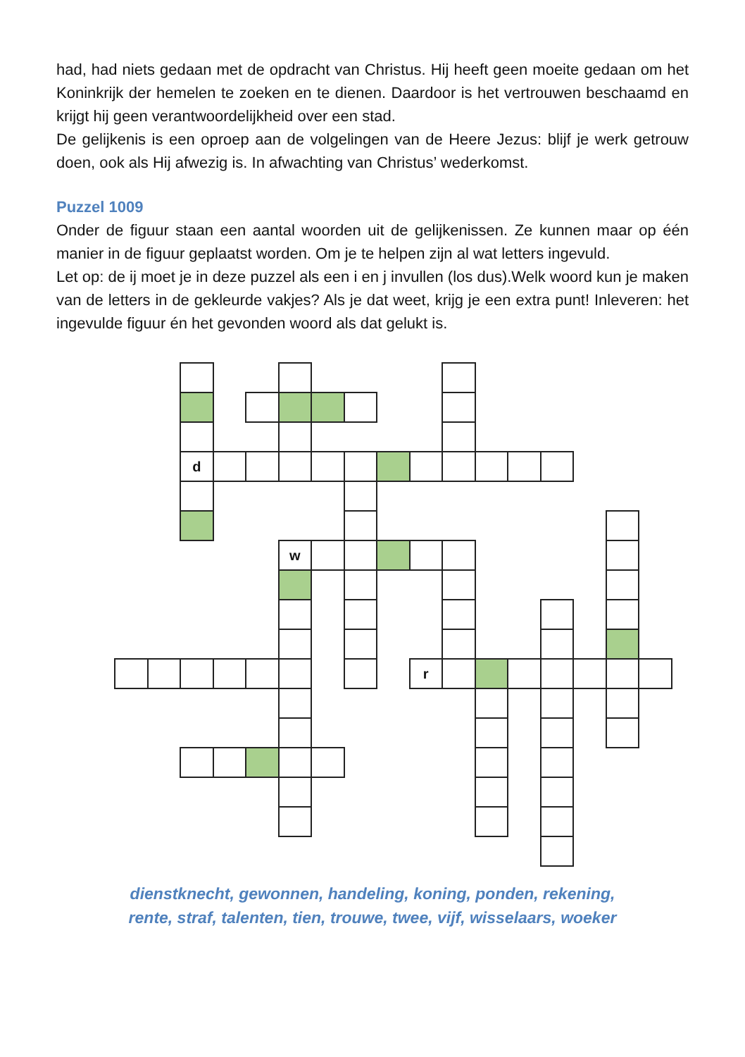had, had niets gedaan met de opdracht van Christus. Hij heeft geen moeite gedaan om het Koninkrijk der hemelen te zoeken en te dienen. Daardoor is het vertrouwen beschaamd en krijgt hij geen verantwoordelijkheid over een stad.
De gelijkenis is een oproep aan de volgelingen van de Heere Jezus: blijf je werk getrouw doen, ook als Hij afwezig is. In afwachting van Christus’ wederkomst.
Puzzel 1009
Onder de figuur staan een aantal woorden uit de gelijkenissen. Ze kunnen maar op één manier in de figuur geplaatst worden. Om je te helpen zijn al wat letters ingevuld.
Let op: de ij moet je in deze puzzel als een i en j invullen (los dus).Welk woord kun je maken van de letters in de gekleurde vakjes? Als je dat weet, krijg je een extra punt! Inleveren: het ingevulde figuur én het gevonden woord als dat gelukt is.
d
w
r
dienstknecht, gewonnen, handeling, koning, ponden, rekening,
rente, straf, talenten, tien, trouwe, twee, vijf, wisselaars, woeker